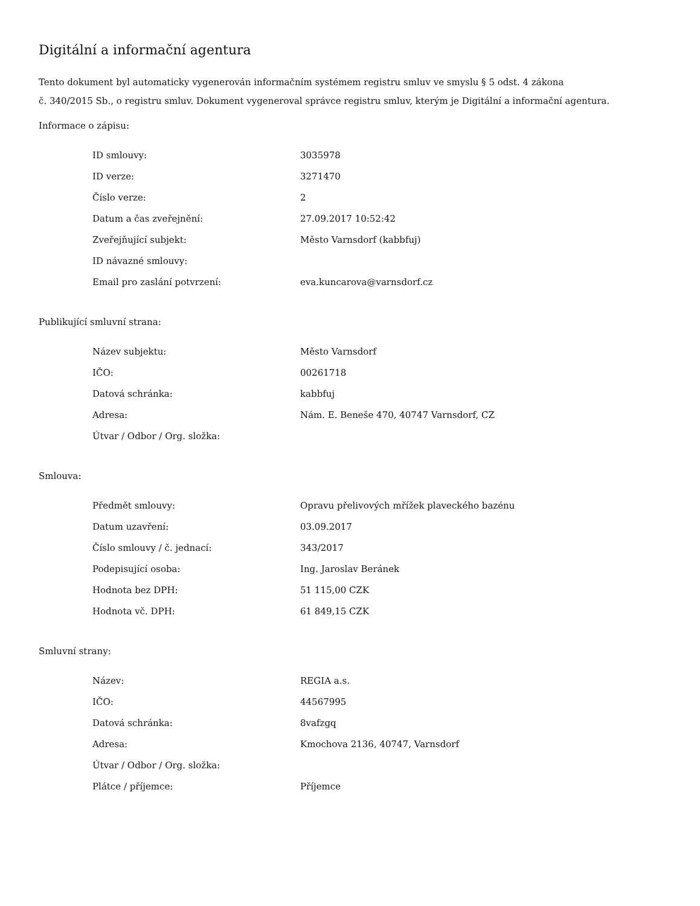Digitální a informační agentura
Tento dokument byl automaticky vygenerován informačním systémem registru smluv ve smyslu § 5 odst. 4 zákona
č. 340/2015 Sb., o registru smluv. Dokument vygeneroval správce registru smluv, kterým je Digitální a informační agentura.
Informace o zápisu:
| ID smlouvy: | 3035978 |
| ID verze: | 3271470 |
| Číslo verze: | 2 |
| Datum a čas zveřejnění: | 27.09.2017 10:52:42 |
| Zveřejňující subjekt: | Město Varnsdorf (kabbfuj) |
| ID návazné smlouvy: | |
| Email pro zaslání potvrzení: | eva.kuncarova@varnsdorf.cz |
Publikující smluvní strana:
| Název subjektu: | Město Varnsdorf |
| IČO: | 00261718 |
| Datová schránka: | kabbfuj |
| Adresa: | Nám. E. Beneše 470, 40747 Varnsdorf, CZ |
| Útvar / Odbor / Org. složka: | |
Smlouva:
| Předmět smlouvy: | Opravu přelivových mřížek plaveckého bazénu |
| Datum uzavření: | 03.09.2017 |
| Číslo smlouvy / č. jednací: | 343/2017 |
| Podepisující osoba: | Ing. Jaroslav Beránek |
| Hodnota bez DPH: | 51 115,00 CZK |
| Hodnota vč. DPH: | 61 849,15 CZK |
Smluvní strany:
| Název: | REGIA a.s. |
| IČO: | 44567995 |
| Datová schránka: | 8vafzgq |
| Adresa: | Kmochova 2136, 40747, Varnsdorf |
| Útvar / Odbor / Org. složka: | |
| Plátce / příjemce: | Příjemce |